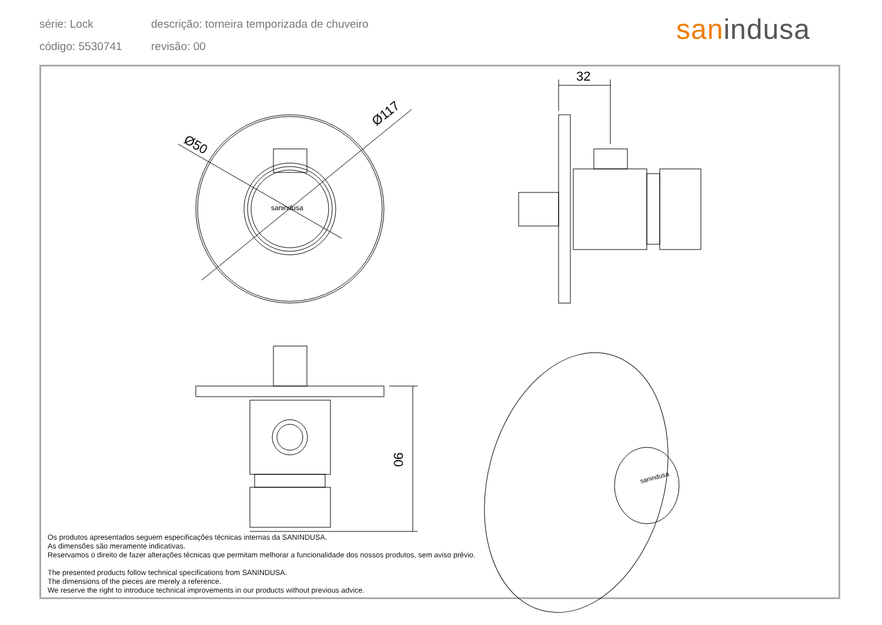série: Lock
descrição: torneira temporizada de chuveiro
código: 5530741
revisão: 00
sanindusa
sanindusa
32
Ø50
Ø117
90
sanindusa
Os produtos apresentados seguem especificações técnicas internas da SANINDUSA.
As dimensões são meramente indicativas.
Reservamos o direito de fazer alterações técnicas que permitam melhorar a funcionalidade dos nossos produtos, sem aviso prévio.
The presented products follow technical specifications from SANINDUSA.
The dimensions of the pieces are merely a reference.
We reserve the right to introduce technical improvements in our products without previous advice.